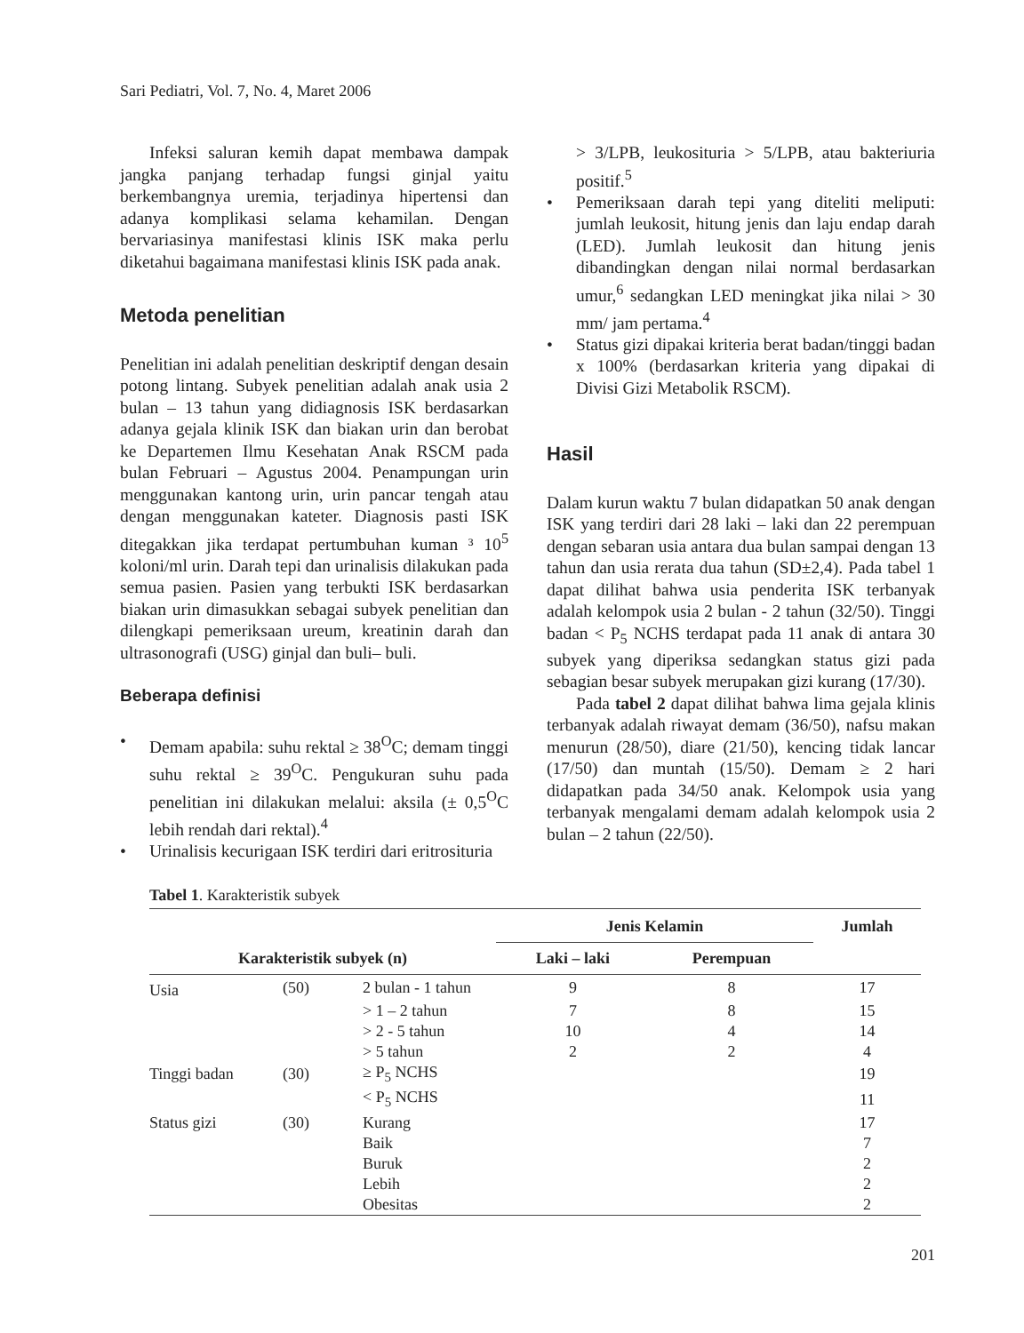Sari Pediatri, Vol. 7, No. 4, Maret 2006
Infeksi saluran kemih dapat membawa dampak jangka panjang terhadap fungsi ginjal yaitu berkembangnya uremia, terjadinya hipertensi dan adanya komplikasi selama kehamilan. Dengan bervariasinya manifestasi klinis ISK maka perlu diketahui bagaimana manifestasi klinis ISK pada anak.
Metoda penelitian
Penelitian ini adalah penelitian deskriptif dengan desain potong lintang. Subyek penelitian adalah anak usia 2 bulan – 13 tahun yang didiagnosis ISK berdasarkan adanya gejala klinik ISK dan biakan urin dan berobat ke Departemen Ilmu Kesehatan Anak RSCM pada bulan Februari – Agustus 2004. Penampungan urin menggunakan kantong urin, urin pancar tengah atau dengan menggunakan kateter. Diagnosis pasti ISK ditegakkan jika terdapat pertumbuhan kuman ³ 10<sup>5</sup> koloni/ml urin. Darah tepi dan urinalisis dilakukan pada semua pasien. Pasien yang terbukti ISK berdasarkan biakan urin dimasukkan sebagai subyek penelitian dan dilengkapi pemeriksaan ureum, kreatinin darah dan ultrasonografi (USG) ginjal dan buli– buli.
Beberapa definisi
• Demam apabila: suhu rektal ≥ 38<sup>O</sup>C; demam tinggi suhu rektal ≥ 39<sup>O</sup>C. Pengukuran suhu pada penelitian ini dilakukan melalui: aksila (± 0,5<sup>O</sup>C lebih rendah dari rektal).<sup>4</sup>
• Urinalisis kecurigaan ISK terdiri dari eritrosituria
> 3/LPB, leukosituria > 5/LPB, atau bakteriuria positif.<sup>5</sup>
• Pemeriksaan darah tepi yang diteliti meliputi: jumlah leukosit, hitung jenis dan laju endap darah (LED). Jumlah leukosit dan hitung jenis dibandingkan dengan nilai normal berdasarkan umur,<sup>6</sup> sedangkan LED meningkat jika nilai > 30 mm/ jam pertama.<sup>4</sup>
• Status gizi dipakai kriteria berat badan/tinggi badan x 100% (berdasarkan kriteria yang dipakai di Divisi Gizi Metabolik RSCM).
Hasil
Dalam kurun waktu 7 bulan didapatkan 50 anak dengan ISK yang terdiri dari 28 laki – laki dan 22 perempuan dengan sebaran usia antara dua bulan sampai dengan 13 tahun dan usia rerata dua tahun (SD±2,4). Pada tabel 1 dapat dilihat bahwa usia penderita ISK terbanyak adalah kelompok usia 2 bulan - 2 tahun (32/50). Tinggi badan < P<sub>5</sub> NCHS terdapat pada 11 anak di antara 30 subyek yang diperiksa sedangkan status gizi pada sebagian besar subyek merupakan gizi kurang (17/30).
Pada tabel 2 dapat dilihat bahwa lima gejala klinis terbanyak adalah riwayat demam (36/50), nafsu makan menurun (28/50), diare (21/50), kencing tidak lancar (17/50) dan muntah (15/50). Demam ≥ 2 hari didapatkan pada 34/50 anak. Kelompok usia yang terbanyak mengalami demam adalah kelompok usia 2 bulan – 2 tahun (22/50).
Tabel 1. Karakteristik subyek
| Karakteristik subyek (n) | | | Jenis Kelamin | | Jumlah |
| --- | --- | --- | --- | --- | --- |
| | | | Laki – laki | Perempuan | |
| Usia | (50) | 2 bulan - 1 tahun | 9 | 8 | 17 |
| | | > 1 – 2 tahun | 7 | 8 | 15 |
| | | > 2 - 5 tahun | 10 | 4 | 14 |
| | | > 5 tahun | 2 | 2 | 4 |
| Tinggi badan | (30) | ≥ P<sub>5</sub> NCHS | | | 19 |
| | | < P<sub>5</sub> NCHS | | | 11 |
| Status gizi | (30) | Kurang | | | 17 |
| | | Baik | | | 7 |
| | | Buruk | | | 2 |
| | | Lebih | | | 2 |
| | | Obesitas | | | 2 |
201